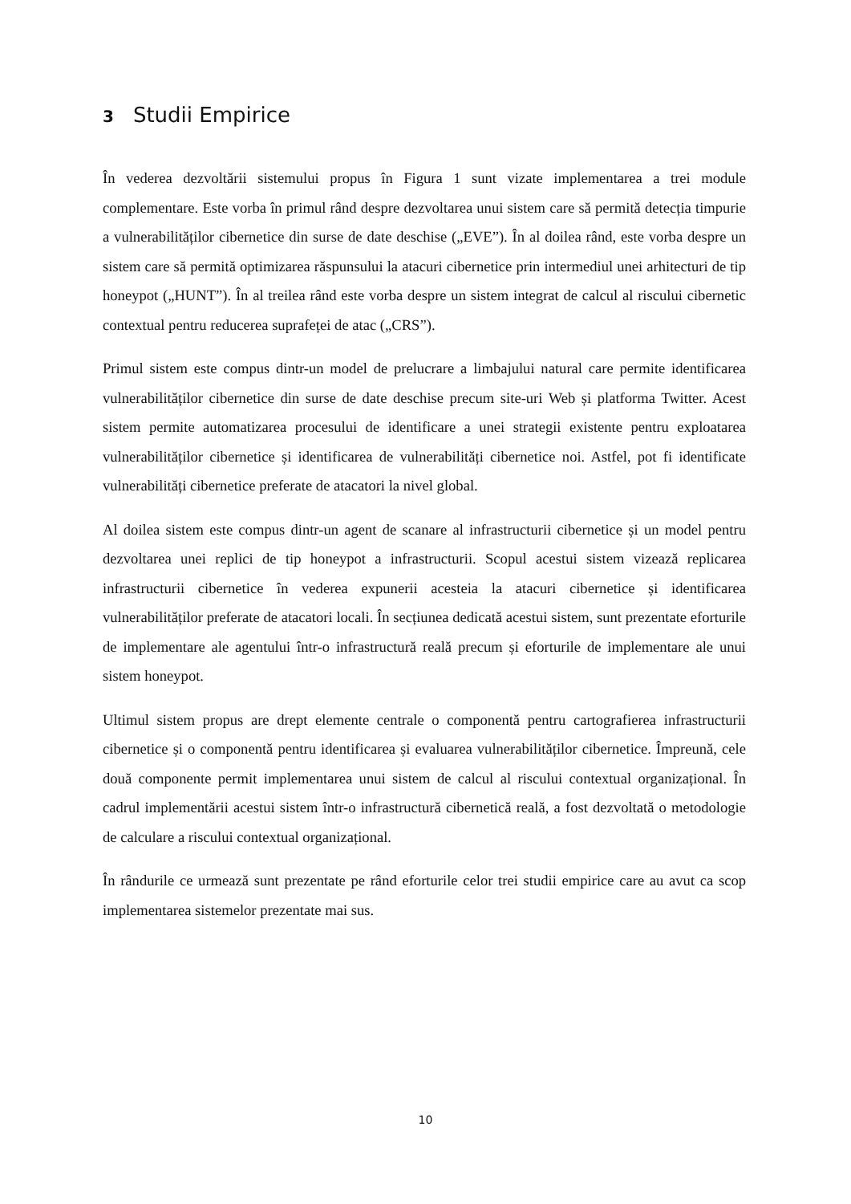3 Studii Empirice
În vederea dezvoltării sistemului propus în Figura 1 sunt vizate implementarea a trei module complementare. Este vorba în primul rând despre dezvoltarea unui sistem care să permită detecția timpurie a vulnerabilităților cibernetice din surse de date deschise („EVE”). În al doilea rând, este vorba despre un sistem care să permită optimizarea răspunsului la atacuri cibernetice prin intermediul unei arhitecturi de tip honeypot („HUNT”). În al treilea rând este vorba despre un sistem integrat de calcul al riscului cibernetic contextual pentru reducerea suprafeței de atac („CRS”).
Primul sistem este compus dintr-un model de prelucrare a limbajului natural care permite identificarea vulnerabilităților cibernetice din surse de date deschise precum site-uri Web și platforma Twitter. Acest sistem permite automatizarea procesului de identificare a unei strategii existente pentru exploatarea vulnerabilităților cibernetice și identificarea de vulnerabilități cibernetice noi. Astfel, pot fi identificate vulnerabilități cibernetice preferate de atacatori la nivel global.
Al doilea sistem este compus dintr-un agent de scanare al infrastructurii cibernetice și un model pentru dezvoltarea unei replici de tip honeypot a infrastructurii. Scopul acestui sistem vizează replicarea infrastructurii cibernetice în vederea expunerii acesteia la atacuri cibernetice și identificarea vulnerabilităților preferate de atacatori locali. În secțiunea dedicată acestui sistem, sunt prezentate eforturile de implementare ale agentului într-o infrastructură reală precum și eforturile de implementare ale unui sistem honeypot.
Ultimul sistem propus are drept elemente centrale o componentă pentru cartografierea infrastructurii cibernetice și o componentă pentru identificarea și evaluarea vulnerabilităților cibernetice. Împreună, cele două componente permit implementarea unui sistem de calcul al riscului contextual organizațional. În cadrul implementării acestui sistem într-o infrastructură cibernetică reală, a fost dezvoltată o metodologie de calculare a riscului contextual organizațional.
În rândurile ce urmează sunt prezentate pe rând eforturile celor trei studii empirice care au avut ca scop implementarea sistemelor prezentate mai sus.
10